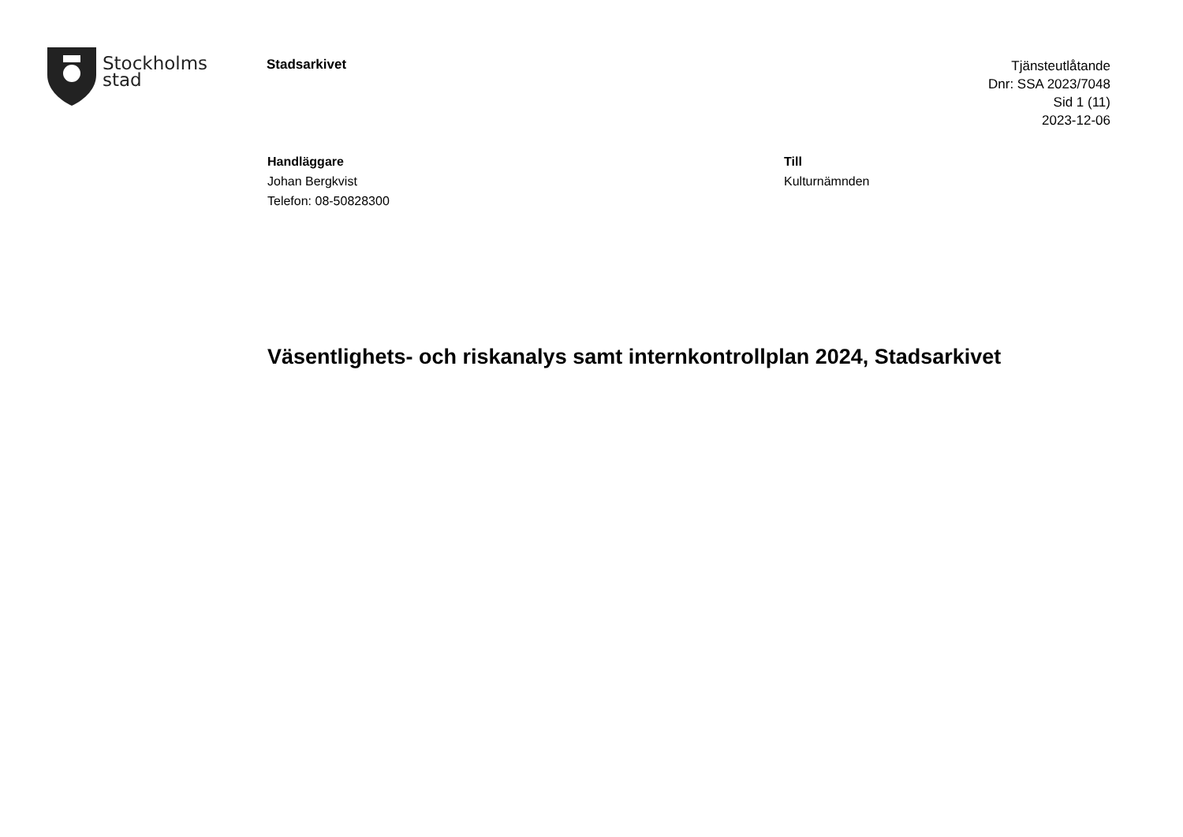Stockholms
stad
Stadsarkivet
Tjänsteutlåtande
Dnr: SSA 2023/7048
Sid 1 (11)
2023-12-06
Handläggare
Johan Bergkvist
Telefon: 08-50828300
Till
Kulturnämnden
Väsentlighets- och riskanalys samt internkontrollplan 2024, Stadsarkivet